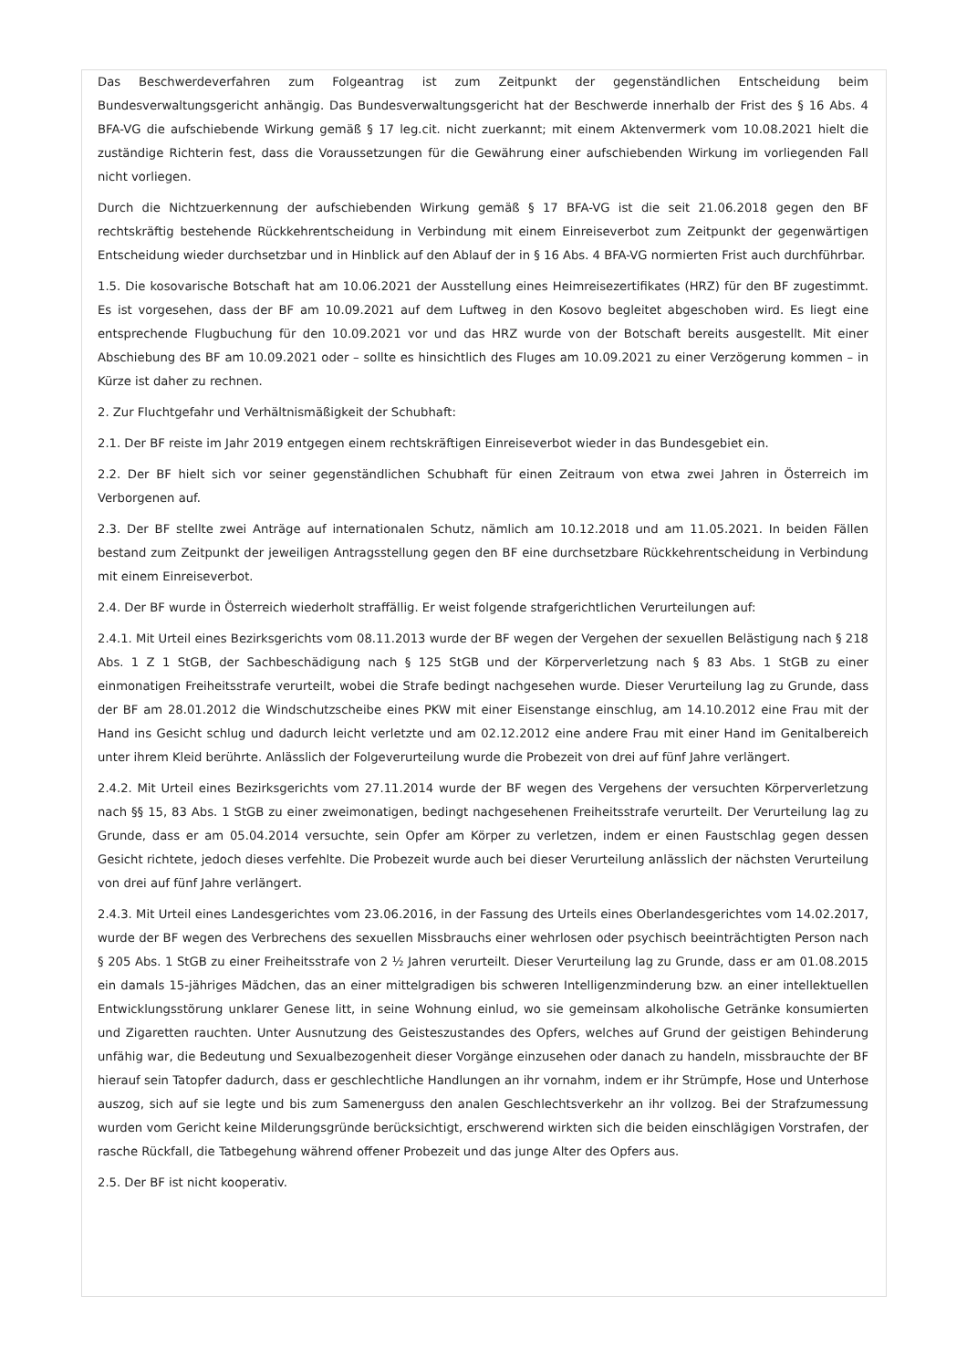Das Beschwerdeverfahren zum Folgeantrag ist zum Zeitpunkt der gegenständlichen Entscheidung beim Bundesverwaltungsgericht anhängig. Das Bundesverwaltungsgericht hat der Beschwerde innerhalb der Frist des § 16 Abs. 4 BFA-VG die aufschiebende Wirkung gemäß § 17 leg.cit. nicht zuerkannt; mit einem Aktenvermerk vom 10.08.2021 hielt die zuständige Richterin fest, dass die Voraussetzungen für die Gewährung einer aufschiebenden Wirkung im vorliegenden Fall nicht vorliegen.
Durch die Nichtzuerkennung der aufschiebenden Wirkung gemäß § 17 BFA-VG ist die seit 21.06.2018 gegen den BF rechtskräftig bestehende Rückkehrentscheidung in Verbindung mit einem Einreiseverbot zum Zeitpunkt der gegenwärtigen Entscheidung wieder durchsetzbar und in Hinblick auf den Ablauf der in § 16 Abs. 4 BFA-VG normierten Frist auch durchführbar.
1.5. Die kosovarische Botschaft hat am 10.06.2021 der Ausstellung eines Heimreisezertifikates (HRZ) für den BF zugestimmt. Es ist vorgesehen, dass der BF am 10.09.2021 auf dem Luftweg in den Kosovo begleitet abgeschoben wird. Es liegt eine entsprechende Flugbuchung für den 10.09.2021 vor und das HRZ wurde von der Botschaft bereits ausgestellt. Mit einer Abschiebung des BF am 10.09.2021 oder – sollte es hinsichtlich des Fluges am 10.09.2021 zu einer Verzögerung kommen – in Kürze ist daher zu rechnen.
2. Zur Fluchtgefahr und Verhältnismäßigkeit der Schubhaft:
2.1. Der BF reiste im Jahr 2019 entgegen einem rechtskräftigen Einreiseverbot wieder in das Bundesgebiet ein.
2.2. Der BF hielt sich vor seiner gegenständlichen Schubhaft für einen Zeitraum von etwa zwei Jahren in Österreich im Verborgenen auf.
2.3. Der BF stellte zwei Anträge auf internationalen Schutz, nämlich am 10.12.2018 und am 11.05.2021. In beiden Fällen bestand zum Zeitpunkt der jeweiligen Antragsstellung gegen den BF eine durchsetzbare Rückkehrentscheidung in Verbindung mit einem Einreiseverbot.
2.4. Der BF wurde in Österreich wiederholt straffällig. Er weist folgende strafgerichtlichen Verurteilungen auf:
2.4.1. Mit Urteil eines Bezirksgerichts vom 08.11.2013 wurde der BF wegen der Vergehen der sexuellen Belästigung nach § 218 Abs. 1 Z 1 StGB, der Sachbeschädigung nach § 125 StGB und der Körperverletzung nach § 83 Abs. 1 StGB zu einer einmonatigen Freiheitsstrafe verurteilt, wobei die Strafe bedingt nachgesehen wurde. Dieser Verurteilung lag zu Grunde, dass der BF am 28.01.2012 die Windschutzscheibe eines PKW mit einer Eisenstange einschlug, am 14.10.2012 eine Frau mit der Hand ins Gesicht schlug und dadurch leicht verletzte und am 02.12.2012 eine andere Frau mit einer Hand im Genitalbereich unter ihrem Kleid berührte. Anlässlich der Folgeverurteilung wurde die Probezeit von drei auf fünf Jahre verlängert.
2.4.2. Mit Urteil eines Bezirksgerichts vom 27.11.2014 wurde der BF wegen des Vergehens der versuchten Körperverletzung nach §§ 15, 83 Abs. 1 StGB zu einer zweimonatigen, bedingt nachgesehenen Freiheitsstrafe verurteilt. Der Verurteilung lag zu Grunde, dass er am 05.04.2014 versuchte, sein Opfer am Körper zu verletzen, indem er einen Faustschlag gegen dessen Gesicht richtete, jedoch dieses verfehlte. Die Probezeit wurde auch bei dieser Verurteilung anlässlich der nächsten Verurteilung von drei auf fünf Jahre verlängert.
2.4.3. Mit Urteil eines Landesgerichtes vom 23.06.2016, in der Fassung des Urteils eines Oberlandesgerichtes vom 14.02.2017, wurde der BF wegen des Verbrechens des sexuellen Missbrauchs einer wehrlosen oder psychisch beeinträchtigten Person nach § 205 Abs. 1 StGB zu einer Freiheitsstrafe von 2 ½ Jahren verurteilt. Dieser Verurteilung lag zu Grunde, dass er am 01.08.2015 ein damals 15-jähriges Mädchen, das an einer mittelgradigen bis schweren Intelligenzminderung bzw. an einer intellektuellen Entwicklungsstörung unklarer Genese litt, in seine Wohnung einlud, wo sie gemeinsam alkoholische Getränke konsumierten und Zigaretten rauchten. Unter Ausnutzung des Geisteszustandes des Opfers, welches auf Grund der geistigen Behinderung unfähig war, die Bedeutung und Sexualbezogenheit dieser Vorgänge einzusehen oder danach zu handeln, missbrauchte der BF hierauf sein Tatopfer dadurch, dass er geschlechtliche Handlungen an ihr vornahm, indem er ihr Strümpfe, Hose und Unterhose auszog, sich auf sie legte und bis zum Samenerguss den analen Geschlechtsverkehr an ihr vollzog. Bei der Strafzumessung wurden vom Gericht keine Milderungsgründe berücksichtigt, erschwerend wirkten sich die beiden einschlägigen Vorstrafen, der rasche Rückfall, die Tatbegehung während offener Probezeit und das junge Alter des Opfers aus.
2.5. Der BF ist nicht kooperativ.